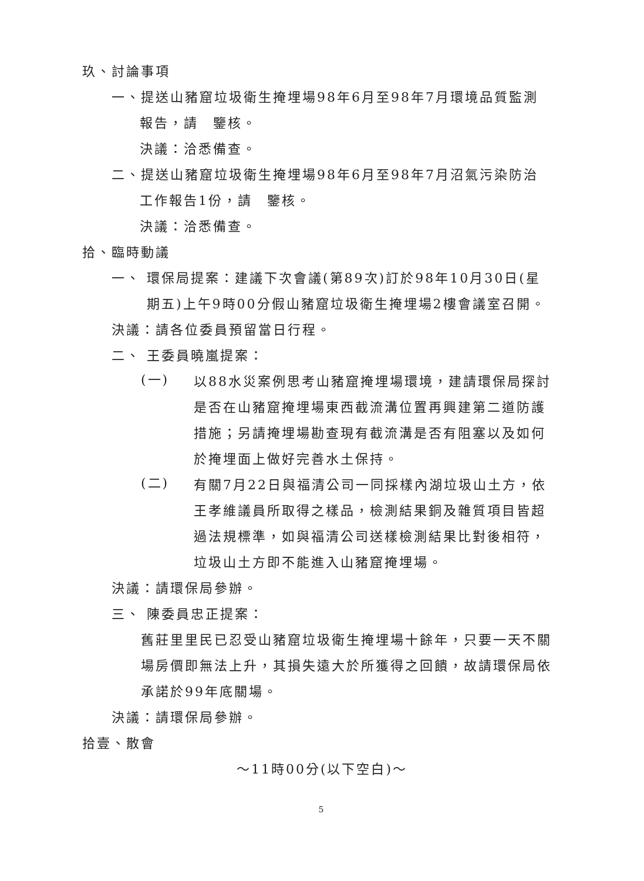玖、討論事項
一、提送山豬窟垃圾衛生掩埋場98年6月至98年7月環境品質監測
報告，請　鑒核。
決議：洽悉備查。
二、提送山豬窟垃圾衛生掩埋場98年6月至98年7月沼氣污染防治
工作報告1份，請　鑒核。
決議：洽悉備查。
拾、臨時動議
一、 環保局提案：建議下次會議(第89次)訂於98年10月30日(星
期五)上午9時00分假山豬窟垃圾衛生掩埋場2樓會議室召開。
決議：請各位委員預留當日行程。
二、 王委員曉嵐提案：
(一)
以88水災案例思考山豬窟掩埋場環境，建請環保局探討是否在山豬窟掩埋場東西截流溝位置再興建第二道防護措施；另請掩埋場勘查現有截流溝是否有阻塞以及如何於掩埋面上做好完善水土保持。
(二)
有關7月22日與福清公司一同採樣內湖垃圾山土方，依王孝維議員所取得之樣品，檢測結果銅及雜質項目皆超過法規標準，如與福清公司送樣檢測結果比對後相符，垃圾山土方即不能進入山豬窟掩埋場。
決議：請環保局參辦。
三、 陳委員忠正提案：
舊莊里里民已忍受山豬窟垃圾衛生掩埋場十餘年，只要一天不關場房價即無法上升，其損失遠大於所獲得之回饋，故請環保局依承諾於99年底關場。
決議：請環保局參辦。
拾壹、散會
～11時00分(以下空白)～
5